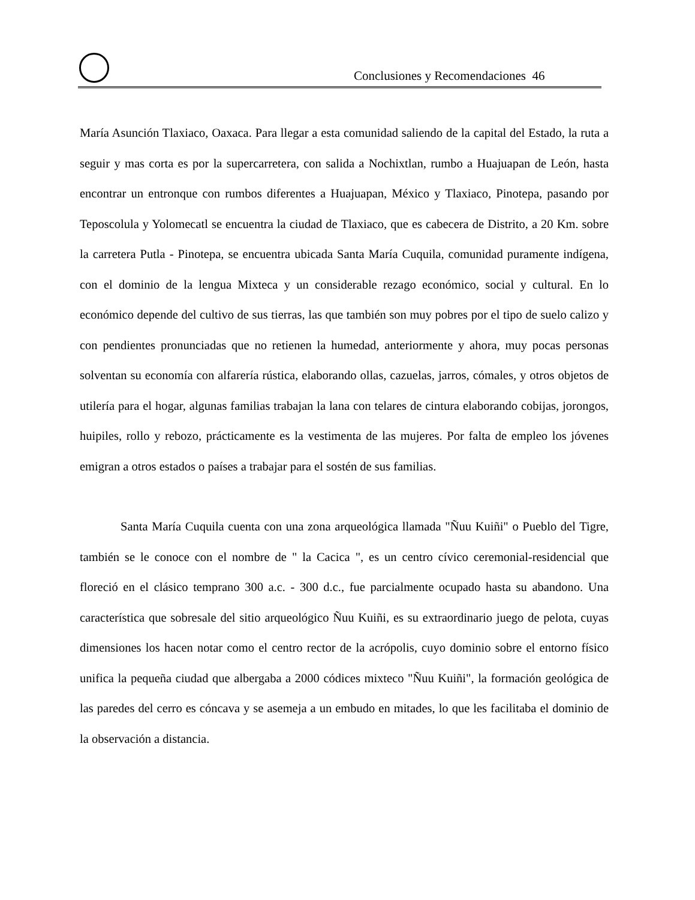Conclusiones y Recomendaciones 46
María Asunción Tlaxiaco, Oaxaca. Para llegar a esta comunidad saliendo de la capital del Estado, la ruta a seguir y mas corta es por la supercarretera, con salida a Nochixtlan, rumbo a Huajuapan de León, hasta encontrar un entronque con rumbos diferentes a Huajuapan, México y Tlaxiaco, Pinotepa, pasando por Teposcolula y Yolomecatl se encuentra la ciudad de Tlaxiaco, que es cabecera de Distrito, a 20 Km. sobre la carretera Putla - Pinotepa, se encuentra ubicada Santa María Cuquila, comunidad puramente indígena, con el dominio de la lengua Mixteca y un considerable rezago económico, social y cultural. En lo económico depende del cultivo de sus tierras, las que también son muy pobres por el tipo de suelo calizo y con pendientes pronunciadas que no retienen la humedad, anteriormente y ahora, muy pocas personas solventan su economía con alfarería rústica, elaborando ollas, cazuelas, jarros, cómales, y otros objetos de utilería para el hogar, algunas familias trabajan la lana con telares de cintura elaborando cobijas, jorongos, huipiles, rollo y rebozo, prácticamente es la vestimenta de las mujeres. Por falta de empleo los jóvenes emigran a otros estados o países a trabajar para el sostén de sus familias.
Santa María Cuquila cuenta con una zona arqueológica llamada "Ñuu Kuiñi" o Pueblo del Tigre, también se le conoce con el nombre de " la Cacica ", es un centro cívico ceremonial-residencial que floreció en el clásico temprano 300 a.c. - 300 d.c., fue parcialmente ocupado hasta su abandono. Una característica que sobresale del sitio arqueológico Ñuu Kuiñi, es su extraordinario juego de pelota, cuyas dimensiones los hacen notar como el centro rector de la acrópolis, cuyo dominio sobre el entorno físico unifica la pequeña ciudad que albergaba a 2000 códices mixteco "Ñuu Kuiñi", la formación geológica de las paredes del cerro es cóncava y se asemeja a un embudo en mitades, lo que les facilitaba el dominio de la observación a distancia.